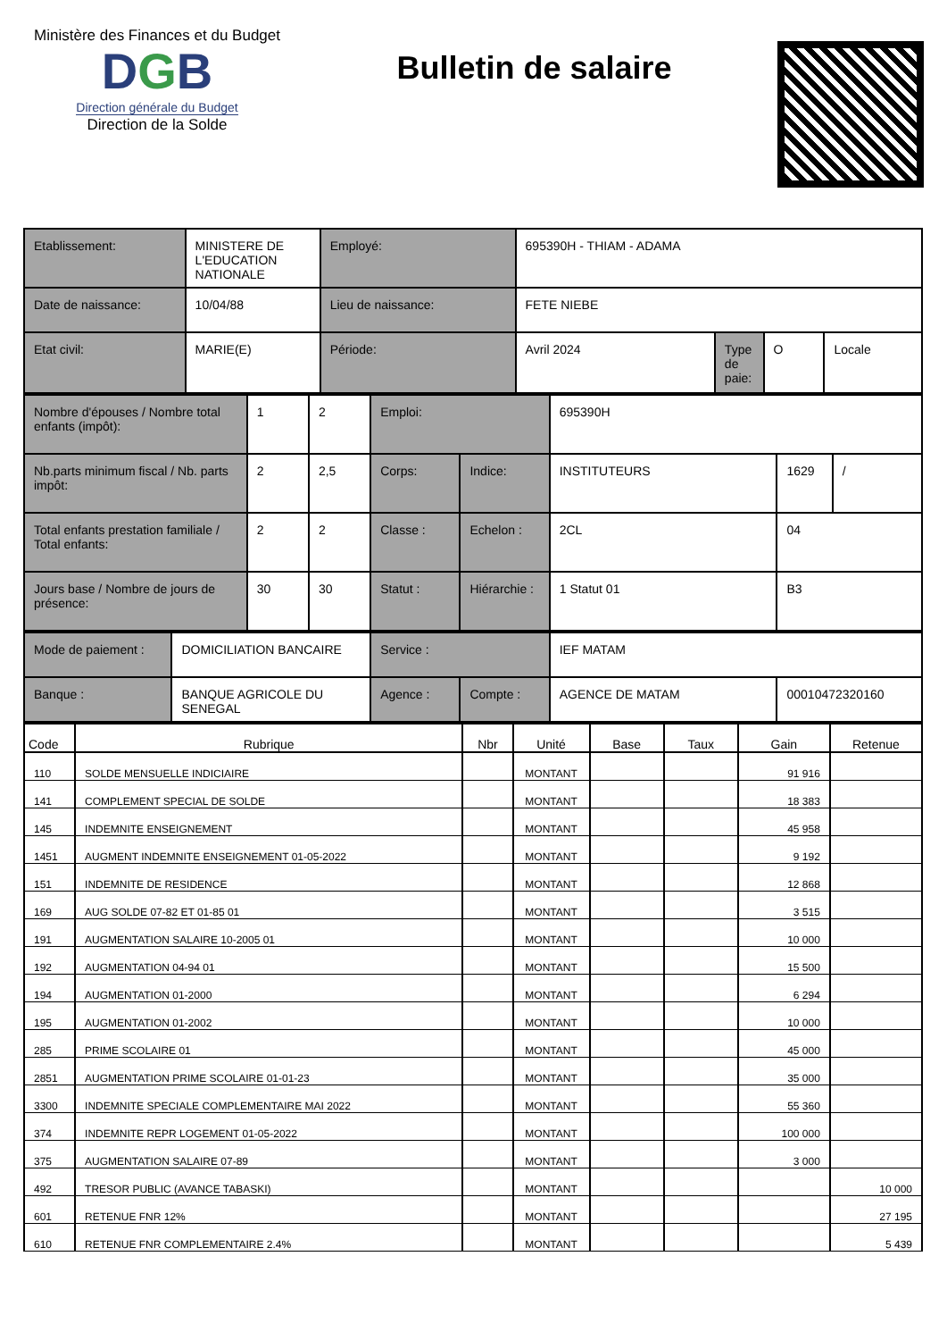Ministère des Finances et du Budget
DGB
Direction générale du Budget
Direction de la Solde
Bulletin de salaire
| Etablissement: | MINISTERE DE L'EDUCATION NATIONALE | Employé: | 695390H - THIAM - ADAMA | | | |
| Date de naissance: | 10/04/88 | Lieu de naissance: | FETE NIEBE | | | |
| Etat civil: | MARIE(E) | Période: | Avril 2024 | Type de paie: | O | Locale |
| Nombre d'épouses / Nombre total enfants (impôt): | 1 | 2 | Emploi: | | 695390H | | |
| Nb.parts minimum fiscal / Nb. parts impôt: | 2 | 2,5 | Corps: | Indice: | INSTITUTEURS | 1629 | / |
| Total enfants prestation familiale / Total enfants: | 2 | 2 | Classe : | Echelon : | 2CL | 04 | |
| Jours base / Nombre de jours de présence: | 30 | 30 | Statut : | Hiérarchie : | 1 Statut 01 | B3 | |
| Mode de paiement : | DOMICILIATION BANCAIRE | Service : | | IEF MATAM | |
| Banque : | BANQUE AGRICOLE DU SENEGAL | Agence : | Compte : | AGENCE DE MATAM | 00010472320160 |
| Code | Rubrique | Nbr | Unité | Base | Taux | Gain | Retenue |
| --- | --- | --- | --- | --- | --- | --- | --- |
| 110 | SOLDE MENSUELLE INDICIAIRE | | MONTANT | | | 91 916 | |
| 141 | COMPLEMENT SPECIAL DE SOLDE | | MONTANT | | | 18 383 | |
| 145 | INDEMNITE ENSEIGNEMENT | | MONTANT | | | 45 958 | |
| 1451 | AUGMENT INDEMNITE ENSEIGNEMENT 01-05-2022 | | MONTANT | | | 9 192 | |
| 151 | INDEMNITE DE RESIDENCE | | MONTANT | | | 12 868 | |
| 169 | AUG SOLDE 07-82 ET 01-85 01 | | MONTANT | | | 3 515 | |
| 191 | AUGMENTATION SALAIRE 10-2005 01 | | MONTANT | | | 10 000 | |
| 192 | AUGMENTATION 04-94 01 | | MONTANT | | | 15 500 | |
| 194 | AUGMENTATION 01-2000 | | MONTANT | | | 6 294 | |
| 195 | AUGMENTATION 01-2002 | | MONTANT | | | 10 000 | |
| 285 | PRIME SCOLAIRE 01 | | MONTANT | | | 45 000 | |
| 2851 | AUGMENTATION PRIME SCOLAIRE 01-01-23 | | MONTANT | | | 35 000 | |
| 3300 | INDEMNITE SPECIALE COMPLEMENTAIRE MAI 2022 | | MONTANT | | | 55 360 | |
| 374 | INDEMNITE REPR LOGEMENT 01-05-2022 | | MONTANT | | | 100 000 | |
| 375 | AUGMENTATION SALAIRE 07-89 | | MONTANT | | | 3 000 | |
| 492 | TRESOR PUBLIC (AVANCE TABASKI) | | MONTANT | | | | 10 000 |
| 601 | RETENUE FNR 12% | | MONTANT | | | | 27 195 |
| 610 | RETENUE FNR COMPLEMENTAIRE 2.4% | | MONTANT | | | | 5 439 |